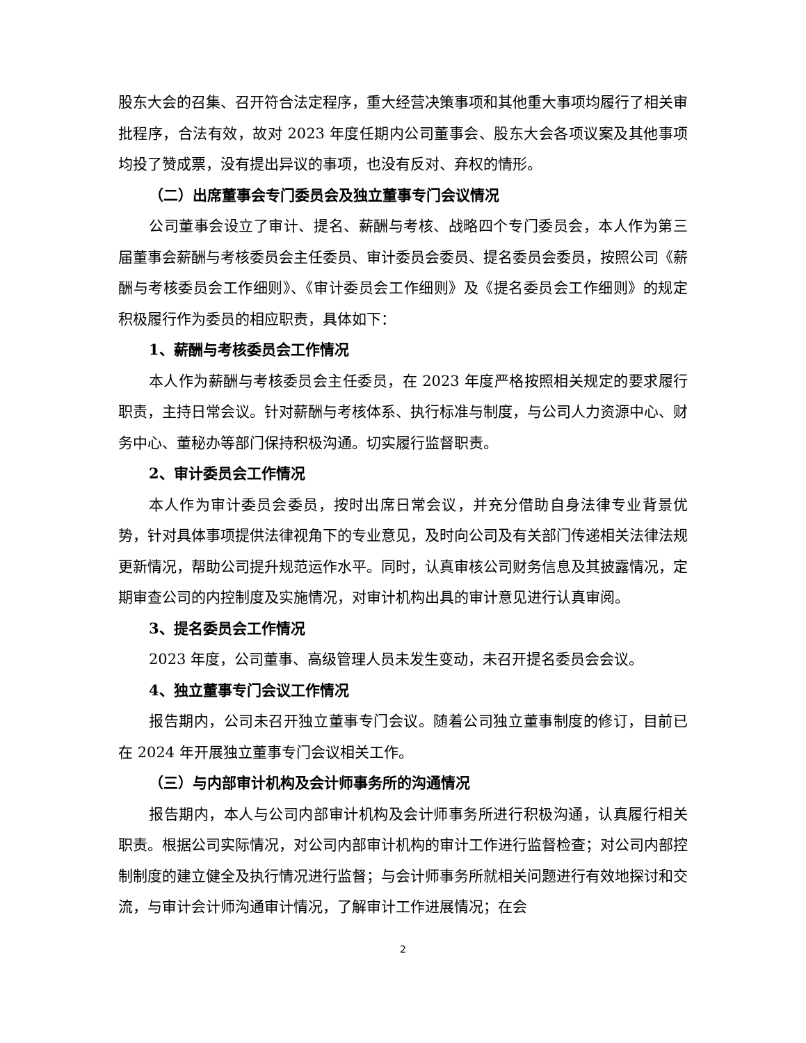股东大会的召集、召开符合法定程序，重大经营决策事项和其他重大事项均履行了相关审批程序，合法有效，故对 2023 年度任期内公司董事会、股东大会各项议案及其他事项均投了赞成票，没有提出异议的事项，也没有反对、弃权的情形。
（二）出席董事会专门委员会及独立董事专门会议情况
公司董事会设立了审计、提名、薪酬与考核、战略四个专门委员会，本人作为第三届董事会薪酬与考核委员会主任委员、审计委员会委员、提名委员会委员，按照公司《薪酬与考核委员会工作细则》、《审计委员会工作细则》及《提名委员会工作细则》的规定积极履行作为委员的相应职责，具体如下：
1、薪酬与考核委员会工作情况
本人作为薪酬与考核委员会主任委员，在 2023 年度严格按照相关规定的要求履行职责，主持日常会议。针对薪酬与考核体系、执行标准与制度，与公司人力资源中心、财务中心、董秘办等部门保持积极沟通。切实履行监督职责。
2、审计委员会工作情况
本人作为审计委员会委员，按时出席日常会议，并充分借助自身法律专业背景优势，针对具体事项提供法律视角下的专业意见，及时向公司及有关部门传递相关法律法规更新情况，帮助公司提升规范运作水平。同时，认真审核公司财务信息及其披露情况，定期审查公司的内控制度及实施情况，对审计机构出具的审计意见进行认真审阅。
3、提名委员会工作情况
2023 年度，公司董事、高级管理人员未发生变动，未召开提名委员会会议。
4、独立董事专门会议工作情况
报告期内，公司未召开独立董事专门会议。随着公司独立董事制度的修订，目前已在 2024 年开展独立董事专门会议相关工作。
（三）与内部审计机构及会计师事务所的沟通情况
报告期内，本人与公司内部审计机构及会计师事务所进行积极沟通，认真履行相关职责。根据公司实际情况，对公司内部审计机构的审计工作进行监督检查；对公司内部控制制度的建立健全及执行情况进行监督；与会计师事务所就相关问题进行有效地探讨和交流，与审计会计师沟通审计情况，了解审计工作进展情况；在会
2